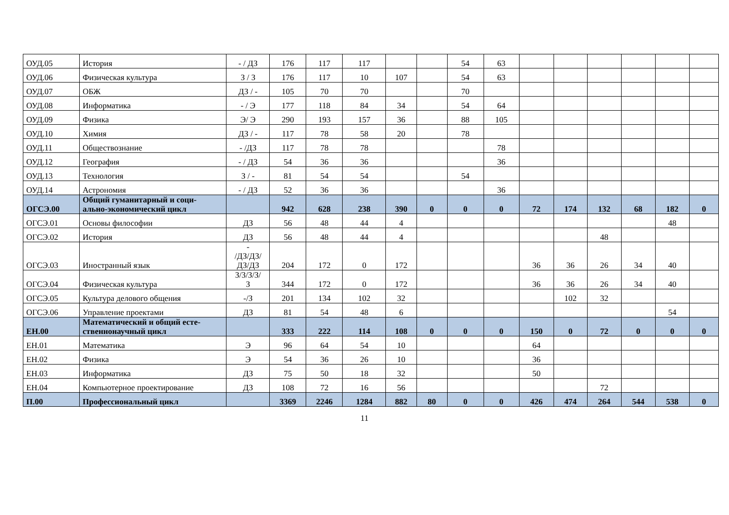| ОУД.05 | История | - / ДЗ | 176 | 117 | 117 | | | 54 | 63 | | | | | | |
| ОУД.06 | Физическая культура | З / З | 176 | 117 | 10 | 107 | | 54 | 63 | | | | | | |
| ОУД.07 | ОБЖ | ДЗ / - | 105 | 70 | 70 | | | 70 | | | | | | | |
| ОУД.08 | Информатика | - / Э | 177 | 118 | 84 | 34 | | 54 | 64 | | | | | | |
| ОУД.09 | Физика | Э/ Э | 290 | 193 | 157 | 36 | | 88 | 105 | | | | | | |
| ОУД.10 | Химия | ДЗ / - | 117 | 78 | 58 | 20 | | 78 | | | | | | | |
| ОУД.11 | Обществознание | - /ДЗ | 117 | 78 | 78 | | | | 78 | | | | | | |
| ОУД.12 | География | - / ДЗ | 54 | 36 | 36 | | | | 36 | | | | | | |
| ОУД.13 | Технология | З / - | 81 | 54 | 54 | | | 54 | | | | | | | |
| ОУД.14 | Астрономия | - / ДЗ | 52 | 36 | 36 | | | | 36 | | | | | | |
| ОГСЭ.00 | Общий гуманитарный и соци- ально-экономический цикл | | 942 | 628 | 238 | 390 | 0 | 0 | 0 | 72 | 174 | 132 | 68 | 182 | 0 |
| ОГСЭ.01 | Основы философии | ДЗ | 56 | 48 | 44 | 4 | | | | | | | | 48 | |
| ОГСЭ.02 | История | ДЗ | 56 | 48 | 44 | 4 | | | | | | 48 | | | |
| ОГСЭ.03 | Иностранный язык | - /ДЗ/ДЗ/ ДЗ/ДЗ | 204 | 172 | 0 | 172 | | | | 36 | 36 | 26 | 34 | 40 | |
| ОГСЭ.04 | Физическая культура | З/З/З/З/ З | 344 | 172 | 0 | 172 | | | | 36 | 36 | 26 | 34 | 40 | |
| ОГСЭ.05 | Культура делового общения | -/З | 201 | 134 | 102 | 32 | | | | | 102 | 32 | | | |
| ОГСЭ.06 | Управление проектами | ДЗ | 81 | 54 | 48 | 6 | | | | | | | | 54 | |
| ЕН.00 | Математический и общий есте- ственнонаучный цикл | | 333 | 222 | 114 | 108 | 0 | 0 | 0 | 150 | 0 | 72 | 0 | 0 | 0 |
| ЕН.01 | Математика | Э | 96 | 64 | 54 | 10 | | | | 64 | | | | | |
| ЕН.02 | Физика | Э | 54 | 36 | 26 | 10 | | | | 36 | | | | | |
| ЕН.03 | Информатика | ДЗ | 75 | 50 | 18 | 32 | | | | 50 | | | | | |
| ЕН.04 | Компьютерное проектирование | ДЗ | 108 | 72 | 16 | 56 | | | | | | 72 | | | |
| П.00 | Профессиональный цикл | | 3369 | 2246 | 1284 | 882 | 80 | 0 | 0 | 426 | 474 | 264 | 544 | 538 | 0 |
11